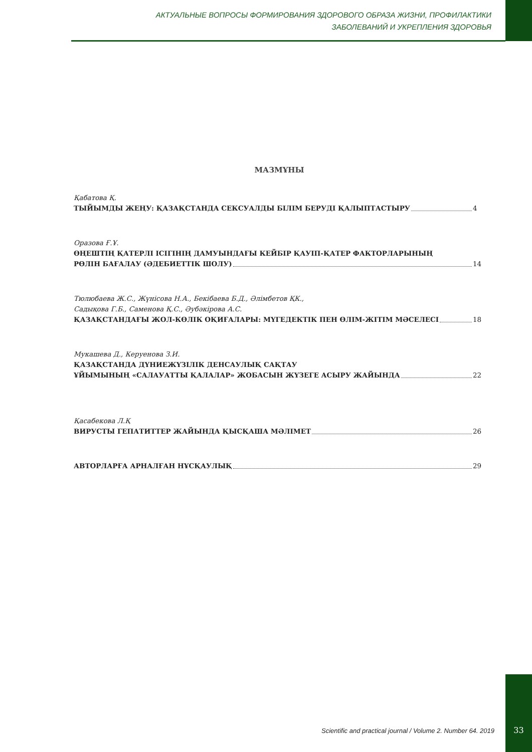АКТУАЛЬНЫЕ ВОПРОСЫ ФОРМИРОВАНИЯ ЗДОРОВОГО ОБРАЗА ЖИЗНИ, ПРОФИЛАКТИКИ
ЗАБОЛЕВАНИЙ И УКРЕПЛЕНИЯ ЗДОРОВЬЯ
МАЗМҰНЫ
Қабатова Қ.
ТЫЙЫМДЫ ЖЕҢУ: ҚАЗАҚСТАНДА СЕКСУАЛДЫ БІЛІМ БЕРУДІ ҚАЛЫПТАСТЫРУ 4
Оразова Ғ.Ұ.
ӨҢЕШТІҢ ҚАТЕРЛІ ІСІГІНІҢ ДАМУЫНДАҒЫ КЕЙБІР ҚАУІП-ҚАТЕР ФАКТОРЛАРЫНЫҢ
РӨЛІН БАҒАЛАУ (ӘДЕБИЕТТІК ШОЛУ) 14
Тюлюбаева Ж.С., Жүнісова Н.А., Бекібаева Б.Д., Әлімбетов ҚК.,
Садықова Г.Б., Саменова Қ.С., Әубәкірова А.С.
ҚАЗАҚСТАНДАҒЫ ЖОЛ-КӨЛІК ОҚИҒАЛАРЫ: МҮГЕДЕКТІК ПЕН ӨЛІМ-ЖІТІМ МӘСЕЛЕСІ 18
Мукашева Д., Керуенова З.И.
ҚАЗАҚСТАНДА ДҮНИЕЖҮЗІЛІК ДЕНСАУЛЫҚ САҚТАУ
ҰЙЫМЫНЫҢ «САЛАУАТТЫ ҚАЛАЛАР» ЖОБАСЫН ЖҮЗЕГЕ АСЫРУ ЖАЙЫНДА 22
Қасабекова Л.Қ
ВИРУСТЫ ГЕПАТИТТЕР ЖАЙЫНДА ҚЫСҚАША МӘЛІМЕТ 26
АВТОРЛАРҒА АРНАЛҒАН НҰСҚАУЛЫҚ 29
Scientific and practical journal / Volume 2. Number 64. 2019
33